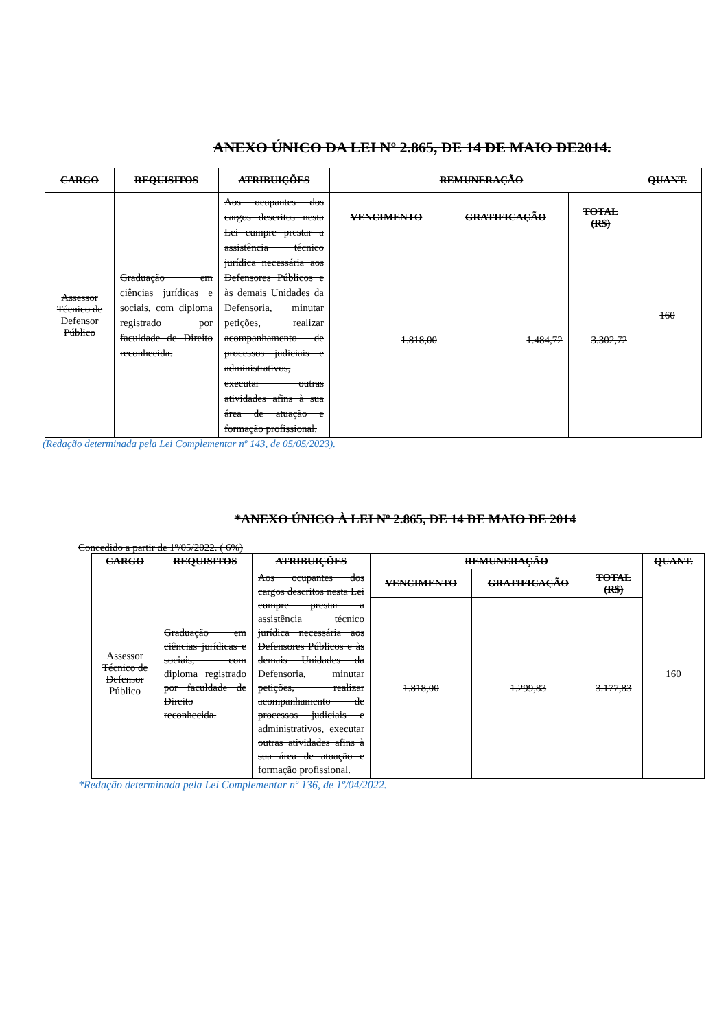ANEXO ÚNICO DA LEI Nº 2.865, DE 14 DE MAIO DE2014.
| CARGO | REQUISITOS | ATRIBUIÇÕES | REMUNERAÇÃO | | | QUANT. |
| --- | --- | --- | --- | --- | --- | --- |
| Assessor Técnico de Defensor Público | Graduação em ciências jurídicas e sociais, com diploma registrado por faculdade de Direito reconhecida. | Aos ocupantes dos cargos descritos nesta Lei cumpre prestar a assistência técnico jurídica necessária aos Defensores Públicos e às demais Unidades da Defensoria, minutar petições, realizar acompanhamento de processos judiciais e administrativos, executar outras atividades afins à sua área de atuação e formação profissional. | VENCIMENTO | GRATIFICAÇÃO | TOTAL (R$) | 160 |
| | | | 1.818,00 | 1.484,72 | 3.302,72 | |
(Redação determinada pela Lei Complementar nº 143, de 05/05/2023).
*ANEXO ÚNICO À LEI Nº 2.865, DE 14 DE MAIO DE 2014
Concedido a partir de 1º/05/2022. ( 6%)
| CARGO | REQUISITOS | ATRIBUIÇÕES | REMUNERAÇÃO | | | QUANT. |
| --- | --- | --- | --- | --- | --- | --- |
| Assessor Técnico de Defensor Público | Graduação em ciências jurídicas e sociais, com diploma registrado por faculdade de Direito reconhecida. | Aos ocupantes dos cargos descritos nesta Lei cumpre prestar a assistência técnico jurídica necessária aos Defensores Públicos e às demais Unidades da Defensoria, minutar petições, realizar acompanhamento de processos judiciais e administrativos, executar outras atividades afins à sua área de atuação e formação profissional. | VENCIMENTO | GRATIFICAÇÃO | TOTAL (R$) | 160 |
| | | | 1.818,00 | 1.299,83 | 3.177,83 | |
*Redação determinada pela Lei Complementar nº 136, de 1º/04/2022.